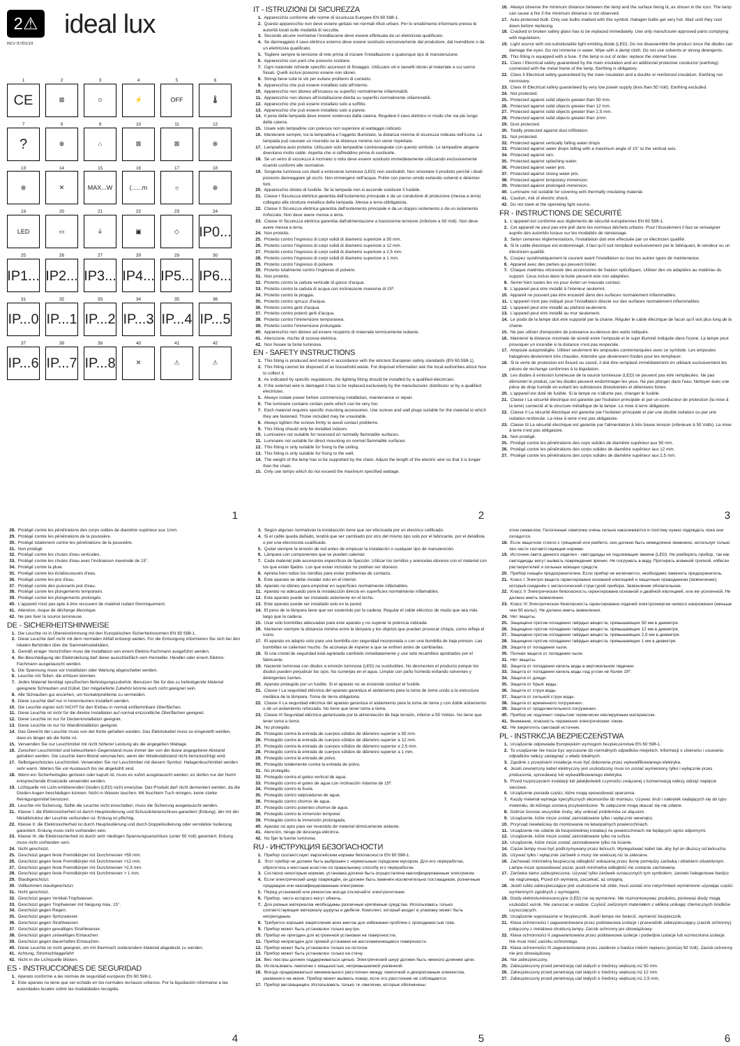2⚠
ideal lux
REV 07/01/19
1
CE
2
⊠
3
☺
4
⚡
5
OFF
6
🌡
7
?
8
⊕
9
⌂
10
⊠
11
⊠
12
⊗
13
⊗
14
✕
15
MAX...W
16
(......m
17
☼
18
⊗
19
LED
20
▭
21
⏚
22
▣
23
◇
24
IP0...
25
IP1...
26
IP2...
27
IP3...
28
IP4...
29
IP5...
30
IP6...
31
IP...0
32
IP...1
33
IP...2
34
IP...3
35
IP...4
36
IP...5
37
IP...6
38
IP...7
39
IP...8
40
✕
41
⚠
42
⚠
1
IT - ISTRUZIONI DI SICUREZZA
1. Apparecchio conforme alle norme di sicurezza Europee EN 60 598-1.
2. Questo apparecchio non deve essere gettato nei normali rifiuti urbani. Per lo smaltimento informarsi presso le autorità locali sulle modalità di raccolta.
3. Secondo alcune normative l'installazione deve essere effettuata da un elettricista qualificato.
4. Se danneggiato il cavo elettrico esterno deve essere sostituito esclusivamente dal produttore, dal rivenditore o da un elettricista qualificato.
5. Togliere sempre la tensione di rete prima di iniziare l'installazione o qualunque tipo di manutenzione.
6. Apparecchio con parti che possono scottare.
7. Ogni materiale richiede specifici accessori di fissaggio. Utilizzare viti e tasselli idonei al materiale a cui vanno fissati. Quelli inclusi possono essere non idonei.
8. Stringi bene tutte le viti per evitare problemi di contatto.
9. Apparecchio che può essere installato solo all'interno.
10. Apparecchio non idoneo all'incasso su superfici normalmente infiammabili.
11. Apparecchio non idoneo all'installazione diretta su superfici normalmente infiammabili.
12. Apparecchio che può essere installato solo a soffitto.
13. Apparecchio che può essere installato solo a parete.
14. Il peso della lampada deve essere sostenuto dalla catena. Regolare il cavo elettrico in modo che sia più lungo della catena.
15. Usare solo lampadine con potenza non superiore al wattaggio indicato.
16. Mantenere sempre, tra la lampadina e l'oggetto illuminato, la distanza minima di sicurezza indicata nell'icona. La lampada può causare un incendio se la distanza minima non viene rispettata.
17. Lampadina auto protetta. Utilizzare solo lampadine contrassegnate con questo simbolo. Le lampadine alogene diventano molto calde. Aspetta che si raffreddino prima di sostituirle.
18. Se un vetro di sicurezza è incrinato o rotto deve essere sostituito immediatamente utilizzando esclusivamente ricambi conformi alle normative.
19. Sorgente luminosa con diodi a emissione luminosa (LED) non sostituibili. Non smontare il prodotto perché i diodi possono danneggiare gli occhi. Non immergere nell'acqua. Pulire con panno umido evitando solventi e detersivi forti.
20. Apparecchio dotato di fusibile. Se la lampada non si accende sostituire il fusibile.
21. Classe I Sicurezza elettrica garantita dall'isolamento principale e da un conduttore di protezione (messa a terra) collegato alla struttura metallica della lampada. Messa a terra obbligatoria.
22. Classe II Sicurezza elettrica garantita dall'isolamento principale e da un doppio isolamento o da un isolamento rinforzato. Non deve avere messa a terra.
23. Classe III Sicurezza elettrica garantita dall'alimentazione a bassissima tensione (inferiore a 50 Volt). Non deve avere messa a terra.
24. Non protetto.
25. Protetto contro l'ingresso di corpi solidi di diametro superiore a 50 mm.
26. Protetto contro l'ingresso di corpi solidi di diametro superiore a 12 mm.
27. Protetto contro l'ingresso di corpi solidi di diametro superiore a 2,5 mm.
28. Protetto contro l'ingresso di corpi solidi di diametro superiore a 1 mm.
29. Protetto contro l'ingresso di polvere.
30. Protetto totalmente contro l'ingresso di polvere.
31. Non protetto.
32. Protetto contro la caduta verticale di gocce d'acqua.
33. Protetto contro la caduta di acqua con inclinazione massima di 15º.
34. Protetto contro la pioggia.
35. Protetto contro spruzzi d'acqua.
36. Protetto contro getti d'acqua.
37. Protetto contro potenti getti d'acqua.
38. Protetto contro l'immersione temporanea.
39. Protetto contro l'immersione prolungata.
40. Apparecchio non idoneo ad essere ricoperto di materiale termicamente isolante.
41. Attenzione, rischio di scossa elettrica.
42. Non fissare la fonte luminosa.
EN - SAFETY INSTRUCTIONS
1. This fitting is produced and tested in accordance with the strictest European safety standards (EN 60.598-1).
2. This fitting cannot be disposed of as household waste. For disposal information ask the local authorities about how to collect it.
3. As indicated by specific regulations, the lighting fitting should be installed by a qualified electrician.
4. If the external wire is damaged it has to be replaced exclusively by the manufacturer, distributor or by a qualified electrician.
5. Always isolate power before commencing installation, maintenance or repair.
6. The luminaire contains certain parts which can be very hot.
7. Each material requires specific mounting accessories. Use screws and wall plugs suitable for the material to which they are fastened. Those included may be unsuitable.
8. Always tighten the screws firmly to avoid contact problems.
9. This fitting should only be installed indoors.
10. Luminaires not suitable for recessed on normally flammable surfaces.
11. Luminaire not suitable for direct mounting on normal flammable surfaces.
12. This fitting is only suitable for fixing to the ceiling.
13. This fitting is only suitable for fixing to the wall.
14. The weight of the lamp has to be supported by the chain. Adjust the length of the electric wire so that it is longer than the chain.
15. Only use lamps which do not exceed the maximum specified wattage.
2
16. Always observe the minimum distance between the lamp and the surface being lit, as shown in the icon. The lamp can cause a fire if the minimum distance is not observed.
17. Auto-protected bulb. Only use bulbs marked with this symbol. Halogen bulbs get very hot. Wait until they cool down before replacing.
18. Cracked or broken safety glass has to be replaced immediately. Use only manufcturer approved parts complying with regulations.
19. Light source with not-substitutable light emitting diode (LED). Do not disassemble the product since the diodes can damage the eyes. Do not immerse in water. Wipe with a damp cloth. Do not use solvents or strong detergents.
20. This fitting is equipped with a fuse. If the lamp is out of order, replace the internal fuse.
21. Class I Electrical safety guaranteed by the main insulation and an additional protective conductor (earthing) connected with the metal frame of the lamp. Earthing is obligatory.
22. Class II Electrical safety guaranteed by the main insulation and a double or reinforced insulation. Earthing not necessary.
23. Class III Electrical safety guaranteed by very low power supply (less than 50 Volt). Earthing excluded.
24. Not protected.
25. Protected against solid objects greater than 50 mm.
26. Protected against solid objects greater than 12 mm.
27. Protected against solid objects greater than 2,5 mm.
28. Protected against solid objects greater than 1mm.
29. Dust protected.
30. Totally protected against dust infiltration.
31. Not protected.
32. Protected against vertically falling water drops.
33. Protected against water drops falling with a maximum angle of 15° to the vertical axis.
34. Protected against rain.
35. Protected against splashing water.
36. Protected against water jets.
37. Protected against strong water jets.
38. Protected against temporary immersion.
39. Protected against prolonged immersion.
40. Luminaire not suitable for covering with thermally insulating material.
41. Caution, risk of electric shock.
42. Do not stare at the operating light source.
FR - INSTRUCTIONS DE SÉCURITÉ
1. L'appareil est conforme aux règlements de sécurité européennes EN 60 598-1.
2. Cet appareil ne peut pas etre jeté dans les normaux déchets urbains. Pour l'écoulement il faut se renseigner auprès des autorités locaux sur les modalités de ramassage.
3. Selon certaines réglementations, l'installation doit etre effectuée par un électricien qualifié.
4. Si le cable électrique est endommagé, il faut qu'il soit remplacé exclusivement par le fabriquant, le vendeur ou un électricien qualifié.
5. Coupez systématiquement le courant avant l'installation ou tous les autres types de maintenance.
6. Appareil avec des parties qui peuvent brûler.
7. Chaque matériau nécessite des accessoires de fixation spécifiques. Utiliser des vis adaptées au matériau du support. Ceux inclus dans la boite peuvent etre non adaptées.
8. Serrer bien tuotes les vis pour éviter un mauvais contact.
9. L'appareil peut etre installé à l'interieur seulemnt.
10. Appareil ne pouvant pas être encastré dans des surfaces normalement inflammables.
11. L'appareil n'est pas indiqué pour l'installation directe sur des surfaces normalement inflammables.
12. L'appareil peut etre installé au plafond seulement.
13. L'appareil peut etre installé au mur seulement.
14. Le poids de la lampe doit etre supporté par la chaine. Réguler le cable électrique de facon qu'il soit plus long de la chaine.
15. Ne pas utiliser d'ampoules de puissance au-dessus des watts indiqués.
16. Maintenir la distance minimale de sûreté entre l'ampoule et le sujet illuminé indiquée dans l'icone. La lampe peut provoquer un incendie si la distance n'est pas respectée.
17. Ampoule autoprotégée. Utiliser seulement les ampoules contremarquées avec ce symbole. Les ampoules halogènes deviennent très chaudes. Attendre que deviennent froides pour les remplacer.
18. Si le verre de protection est fissuré ou cassé, il doit étre remplacé immédiatement en utilisant exclusivement les pièces de rechange conformes à la législation.
19. Les diodes à emission lumineuse de la source lumineuse (LED) ne peuvent pas etre remplacées. Ne pas démonter le produit, car les diodes peuvent endommager les yeux. Ne pas plonger dans l'eau. Nettoyer avec une pièce de drap humide en evitant les substances dissolvantes et détersives fortes.
20. L'appareil est doté de fusible. Si la lampe ne s'allume pas, changer le fusible.
21. Classe I La sécurité électrique est garantie par l'isolation principale et par un conducteur de protection (la mise à la terre) connecté al la structure métallique de la lampe. La mise à terre obligatoire.
22. Classe II La sécurité électrique est garantie par l'isolation principale et par une double isolation ou par une isolation renforcée. La mise à terre n'est pas obligatoire.
23. Classe III La sécurité électrique est garantie par l'alimentation à très basse tension (inferieure à 50 Volts). La mise à terre n'est pas obligatoire.
24. Non protégé.
25. Protégé contre les pénétrations des cops solides de diamètre supérieur aux 50 mm.
26. Protégé contre les pénétrations des corps solides de diamètre supérieur aux 12 mm.
27. Protégé contre les pénétrations des corps solides de diamètre supérieur aux 2,5 mm.
3
28. Protégé contre les pénétrations des corps soldes de diamètre supérieur aux 1mm.
29. Protégé contre les pénétrations de la poussière.
30. Protégé totalement contre les pénétrations de la poussière.
31. Non protégé.
32. Protégé contre les chutes d'eau verticales.
33. Protégé contre les chutes d'eau avec l'inclinaison maximale de 15°.
34. Protégé contre la pluie.
35. Protégé contre les éclaboussures d'eau.
36. Protégé contre les jets d'eau.
37. Protégé contre des puissants jest d'eau.
38. Protégé contre les plongements temporairs.
39. Protégé contre les plongements prolongés.
40. L'appareil n'est pas apte à être recouvert de matériel isolant thermiquement.
41. Attention, risque de décharge électrique.
42. Ne pas fixer la source lumineuse.
DE - SICHERHEITSHINWEISE
1. Die Leuchte ist in Übereinstimmung mit den Europäischen Sicherheitsnormen EN 60 598-1.
2. Diese Leuchte darf nicht mit dem normalen Abfall entsorgt weden. Für die Entsorgung informieren Sie sich bei den lokalen Behörden über die Sammelmodalitäten.
3. Gemäß einiger Vorschriften muss die Installation von einem Elektro-Fachmann ausgeführt werden.
4. Bei Beschädigung der Elektroleitung darf diese ausschließlich vom Hersteller, Händler oder einem Elektro-Fachmann ausgetauscht werden.
5. Die Spannung muss vor Installation oder Wartung abgeschaltet werden.
6. Leuchte mit Teilen, die erhitzen könnten.
7. Jedes Material benötigt spezifischen Befestigungszubehör. Benutzen Sie für das zu befestigende Material geeignete Schrauben und Dübel. Der mitgelieferte Zubehör könnte auch nicht geeignet sein.
8. Alle Schrauben gut anziehen, um Kontaktprobleme zu vermeiden.
9. Diese Leuchte darf nur in Innenräumen installiert werden.
10. Die Leuchte eignet sich NICHT für den Einbau in normal entflammbare Oberflächen.
11. Diese Leuchte ist nicht für die direkte Installation auf normal entzündliche Oberflächen geeignet.
12. Diese Leuchte ist nur für Deckeninstallation geeignet.
13. Diese Leuchte ist nur für Wandinstallation geeignet.
14. Das Gewicht der Leuchte muss von der Kette gehalten werden. Das Elektrokabel muss so eingestellt werden, dass es länger als die Kette ist.
15. Verwenden Sie nur Leuchtmittel mit nicht höherer Leistung als die angegeben Wattage.
16. Zwischen Leuchtmittel und beleuchteten Gegenstand muss immer der von der Ikone angegebene Abstand gehalten werden. Die Leuchte kann Brand verursachen, wenn der Mindestabstand nicht berücksichtigt wird.
17. Selbstgeschütztes Leuchtmittel. Verwenden Sie nur Leuchtmittel mit diesem Symbol. Halogenleuchtmittel werden sehr warm. Warten Sie vor Austausch bis sie abgekühlt sind.
18. Wenn ein Sicherheitsglas gerissen oder kaputt ist, muss es sofort ausgetauscht werden; es dürfen nur der Norm entsprechende Ersatzteile verwendet werden.
19. Lichtquelle mit Licht-emittierenden Dioden (LED) nicht ersetzbar. Das Produkt darf nicht demontiert werden, da die Dioden Augen beschädigen können. Nicht in Wasser tauchen. Mit feuchtem Tuch reinigen, keine starke Reinigungsmittel benutzen.
20. Leuchte mit Sicherung. Sollte die Leuchte nicht einschalten, muss die Sicherung ausgetauscht werden.
21. Klasse I: die Elektrosicherheit ist durch Hauptisolierung und Schutzleiteranschluss garantiert (Erdung), der mit der Metallstruktur der Leuchte verbunden ist. Erdung ist pflichtig.
22. Klasse II: die Elektrosicherheit ist durch Hauptisolierung und durch Doppelisolierung oder verstärkte Isolierung garantiert. Erdung muss nicht vorhanden sein.
23. Klasse III: die Elektrosicherheit ist durch sehr niedrigen Spannungsanschluss (unter 50 Volt) garantiert. Erdung muss nicht vorhanden sein.
24. Nicht geschützt.
25. Geschützt gegen feste Fremdkörper mit Durchmesser >50 mm.
26. Geschützt gegen feste Fremdkörper mit Durchmesser >12 mm.
27. Geschützt gegen feste Fremdkörper mit Durchmesser >2,5 mm.
28. Geschützt gegen feste Fremdkörper mit Durchmesser > 1 mm.
29. Staubgeschützt.
30. Vollkommen staubgeschützt.
31. Nicht geschützt.
32. Geschützt gegen Vertikal-Tropfwasser.
33. Geschützt gegen Tropfwasser mit Neigung max. 15°.
34. Geschützt gegen Regen.
35. Geschützt gegen Spritzwasser.
36. Geschützt gegen Strahlwasser.
37. Geschützt gegen gewaltiges Strahlwasser.
38. Geschützt gegen zeitweiliges Eintauchen.
39. Geschützt gegen dauerhaftes Eintauchen.
40. Diese Leuchte ist nicht geeignet, um mit thermisch isolierendem Material abgedeckt zu werden.
41. Achtung, Stromschlaggefahr!
42. Nicht in die Lichtquelle blicken.
ES - INSTRUCCIONES DE SEGURIDAD
1. Aparato conforme a las normas de seguridad europeos EN 60 598-1.
2. Este aparato no tiene que ser echado en los normales rechazos urbanos. Por la liquidación informarse a las autoridades locales sobre las modalidades recogida.
4
3. Según algunas normativas la instalacción tiene que ser efectuada por un electrico calificado.
4. Si el cable queda dañado, tendrá que ser cambiado por otro del mismo tipo solo por el fabricante, por el detallista o por una electricista cualificado.
5. Quitar siempre la tensión de red antes de empezar la instalación o cualquier tipo de manutención.
6. Lámpara con componentes que se pueden calentar.
7. Cada material pide accesorios especificos de fijacción. Utilizar los tornillos y arancelas idoneos con el material con los que estan fijados. Los que estan incluidos no podrian ser idoneos.
8. Aprieta bien todos los tornillos para evitar problemas de contacto.
9. Este aparato se debe instalar solo en el interior.
10. Aparato no idóneo para empotrar en superficies normalmente inflamables.
11. Aparato no adecuado para la instalacción directa en superficies normalmente inflamables.
12. Este aparato puede ser instalado solamente en el techo.
13. Este aparato puede ser instalado solo en la pared.
14. El peso de la lámpara tiene que ser sostenido por la cadena. Regular el cable eléctrico de modo que sea más largo que la cadena.
15. Usar solo bombillas adecuadas para este aparato y no superar la potencia indicada.
16. Mantener siempre la distancia minima entre la lámpara y los objetos que puedan provocar chispa, como refleja el icono.
17. El aparato es adapto solo para una bombilla con seguridad incorporada o con una bombilla de baja presion. Las bombillas se calientan mucho. Se aconseja de esperar a que se enfrien antes de cambiarlas.
18. Si una cristal de seguridad está agrietado cambielo inmediatamente y use solo recambios aprobados por el fabricante.
19. Naciente luminosa con diodos a emisión luminosa (LED) no sustituibles. No desmontes el producto porque los diodos pueden perjudicar los ojos. No sumerjas en el agua. Limpiar con paño húmedo evitando solventes y detergentes fuertes.
20. Aparato protegido por un fusible. Si el aparato no se enciende sostituir el fusible.
21. Classe I La seguridad eléctrica del aparato garantiza el aislamiento para la toma de tierra unido a la estructura metálica de la lámpara. Toma de tierra obligatoria.
22. Classe II La seguridad eléctrica del aparato garantiza el aislamiento para la toma de tierra y con doble aislamiento o de un aislamiento reforzado. No tiene que tener toma a tierra.
23. Classe III Seguridad eléctrica garantizada por la alimentación de baja tensión, inferior a 50 Voltios. No tiene que tener toma a tierra.
24. No protegido.
25. Protegido contra la entrada de cuerpos sòlidos de diàmetro superior a 50 mm.
26. Protegido contra la entrada de cuerpos sòlidos de diàmetro superior a 12 mm.
27. Protegido contra la entrada de cuerpos sòlidos de diàmetro superior a 2,5 mm.
28. Protegido contra la entrada de cuerpos sòlidos de diàmetro superior a 1 mm.
29. Protegido contra la entrada de polvo.
30. Protegido totalemente contra la entrada de polvo.
31. No protegido.
32. Protegido contra el goteo vertical de agua.
33. Protegido contro el goteo de agua con inclinación máxima de 15º.
34. Protegido contro la lluvia.
35. Protegido contro salpicaduras de agua.
36. Protegido contro chorros de agua.
37. Protegido contro potentes chorros de agua.
38. Protegido contro la inmersión temporal.
39. Protegido contro la inmersión prolongada.
40. Aparato no apto para ser revestido de material térmicamente aislante.
41. Atención, riesgo de descarga eléctrica.
42. No fijar la fuente luminosa.
RU - ИНСТРУКЦИЯ БЕЗОПАСНОСТИ
1. Прибор соответствует европейским нормам безопасности EN 60 598-1.
2. Этот прибор не должен быть выброшен с нормальным городским мусором. Для его переработки, обратитесь к местным властям по правильному способу его переработки.
3. Согласно некоторым нормам, установка должна быть осуществлена квалифицированным электриком.
4. Если электрический шнур повреждён, он должен быть заменён исключительно поставщиком, розничным продавцом или квалифицированным электриком.
5. Перед установкой или ремонтом всегда отключайте электропитание.
6. Прибор, части которого могут обжечь.
7. Для разных материалов необходимы различные крепёжные средства. Использовать только соответствующие материалу шурупы и дюбели. Комплект, который входит в упаковку может быть непригодным.
8. Требуется хорошее закрепление всех винтов для избежания проблем с проходимостью тока.
9. Прибор может быть установлен только внутри.
10. Прибор не пригоден для встроенной установки на поверхностях.
11. Прибор непригоден для прямой установки на воспламеняющиеся поверхности.
12. Прибор может быть установлен только на потолок.
13. Прибор может быть установлен только на стену.
14. Вес люстры должен поддерживаться цепью. Электрический шнур должен быть немного длиннее цепи.
15. Использовать лампочки с мощьностью, непревышаемой указанной.
16. Всегда придерживаться минимального расстояния между лампочкой и декоративным элементом, указанного на иконе. Прибор может вызвать пожар, если это расстояние не соблюдается.
17. Прибор автозащищён. Использовать только те лампочки, которые обозначены
5
этим символом. Галогенные лампочки очень сильно накаливаются и поэтому нужно подождать пока они охладятся.
18. Если защитное стекло с трещиной или разбито, оно должно быть немедленно заменено, используя только зап.части соответствующие нормам.
19. Источник света данного изделия - светодиоды не подлежащие замене (LED). Не разбирать прибор, так как светодиоды могут вызвать повреждение зрения. Не погружать в воду. Протирать влажной тряпкой, избегая растворителей и сильных моющих средств.
20. Прибор снащён предохранителем. Если прибор не включается, необходимо заменить предохранитель.
21. Класс I Электро-защита гарантирована основной изоляцией и защитным проводником (заземление), который соеденён с металлической структурой прибора. Заземление обязательное.
22. Класс II Электрическая безопасность гарантирована основной и двойной изоляцией, или же усиленной. Не должно иметь заземления.
23. Класс III Электрическая безопасность гарантирована подачей электроэнергии низкого напряжения (меньше чем 50 вольт). Не должно иметь заземления.
24. Нет защиты.
25. Защищено против попадания твёрдых веществ, превышающих 50 мм в диаметре.
26. Защищено против попадания твёрдых веществ, превышающих 12 мм в диаметре.
27. Защищено против попадания твёрдых веществ, превышающих 2,5 мм в диаметре.
28. Защищено против попадания твёрдых веществ, превышающих 1 мм в диаметре.
29. Защита от попадания пыли.
30. Полная защита от попадания пыли.
31. Нет защиты.
32. Защита от попадания капель воды в вертикальном падении.
33. Защита от попадания капель воды под углом не более 15º.
34. Защита от дождя.
35. Защита от брызг воды.
36. Защита от струи воды.
37. Защита от сильной струи воды.
38. Защита от временного погружения .
39. Защита от продолжительного погружения .
40. Прибор не подлежит покрытию термически изолируемым материалом.
41. Внимание, опасность поражения электрическим током.
42. Не закреплять световой источник.
PL - INSTRKCJA BEZPIECZEŃSTWA
1. Urządzenie odpowiada Europejskim wymogom bezpieczenstwa EN 60 598-1.
2. To urządzenie nie może byc wyrzucone do normalnych odpadków miejskich. Informacji o zbieraniu i usuwaniu odpadków należy zasięgnąć u władz lokalnych.
3. Zgodnie z przepisami instalacja musi być dokonana przez wykwalifikowanego elektryka.
4. Jeżeli zewnętrzny kabel elektryczny jest uszkodzony, musi on zostać wymieniony tylko i wyłącznie przez producenta, sprzedawcę lub wykwalifikowanego elektryka.
5. Przed rozpoczęciem instalacji lub jakiejkolwiek czynności związanej z konserwacją należy odciąć napięcie sieciowe.
6. Urządzenie posiada części, które mogą spowodować oparzenia.
7. Każdy materiał wymaga specyficznych akcesoriów do montażu. Używac śrub i nakrętek nadających się do typu materiału, do którego zostaną przytwierdzone. Te załączone mogą okazać się nie zdatne.
8. Dobrze ścisnac wszystkie śruby, aby uniknać problemów ze złączem.
9. Urządzenie, które może zostać zainstalowane tylko i wyłącznie wewnątrz.
10. Przyrząd niewłaściwy do montowania na łatwopalnych powierzchniach.
11. Urządzenie nie zdatne do bezpośredniej instalacji na powierzchniach nie będących ognio odpornymi.
12. Urządzenie, które może zostać zainstalowane tylko na suficie.
13. Urządzenie, które może zostać zainstalowane tylko na ścianie.
14. Ciężar lampy musi być podtrzymywany przez łańcuch. Wyregulować kabel tak, aby był on dłuższy od łańcucha.
15. Używać tylko i wyłącznie żarówek o mocy nie wiekszej niż ta zalecana.
16. Zachować minimalną bezpieczną odległość wskazaną przez ikonę pomiędzy żarówką i obiektem oświetlonym. Lampa może spowodować pożar, jeżeli minimalna odległość nie zostanie zachowana.
17. Żarówka samo zabezpieczona. Używać tylko żarówek oznaczonych tym symbolem. żarowki halogenowe bardzo się nagrzewają. Przed ich wymianą, zaczekać, aż ostygną.
18. Jeżeli szkło zabezpieczające jest uszkodzone lub zbite, musi zostać ono natychmiast wymienione używając części wymiennych zgodnych z wymogami.
19. Diody elektroluminescencyjne (LED) nie są wymienne. Nie rozmontowywac produktu, ponieważ diody mogą uszkodzić wzrok. Nie zanurzac w wodzie. Czyścić zwilżonym materiałem z włókna unikając chemicznych środków czyszczących.
20. Urządzenie wyposażone w bezpiecznik. Jezeli lampa nie świecić, wymienić bezpiecznik.
21. Klasa ochronności I zagwarantowana przez podstawowa izolacje i przewodnik zabezpieczający (zacisk ochronny) połączony z metalowa strukturą lampy. Zacisk ochronny jes obowiązkowy.
22. Klasa ochronności II zagwarantowana przez podstawowa izolacje i podwójna izolacje lub wzmocniona izolacje. Nie musi mieć zacisku ochronnego.
23. Klasa ochronności III zagwarantowana przez zasilenie o bardzo niskim napięciu (poniżej 50 Volt). Zacisk ochronny nie jest obowiązkowy.
24. Nie zabezpieczony.
25. Zabezpieczony przed penetracją ciał stałych o średnicy większej niż 50 mm.
26. Zabezpieczony przed penetracją ciał stałych o średnicy większej niż 12 mm.
27. Zabezpieczony przed penetracją ciał stałych o średnicy większej niż 2,5 mm.
6